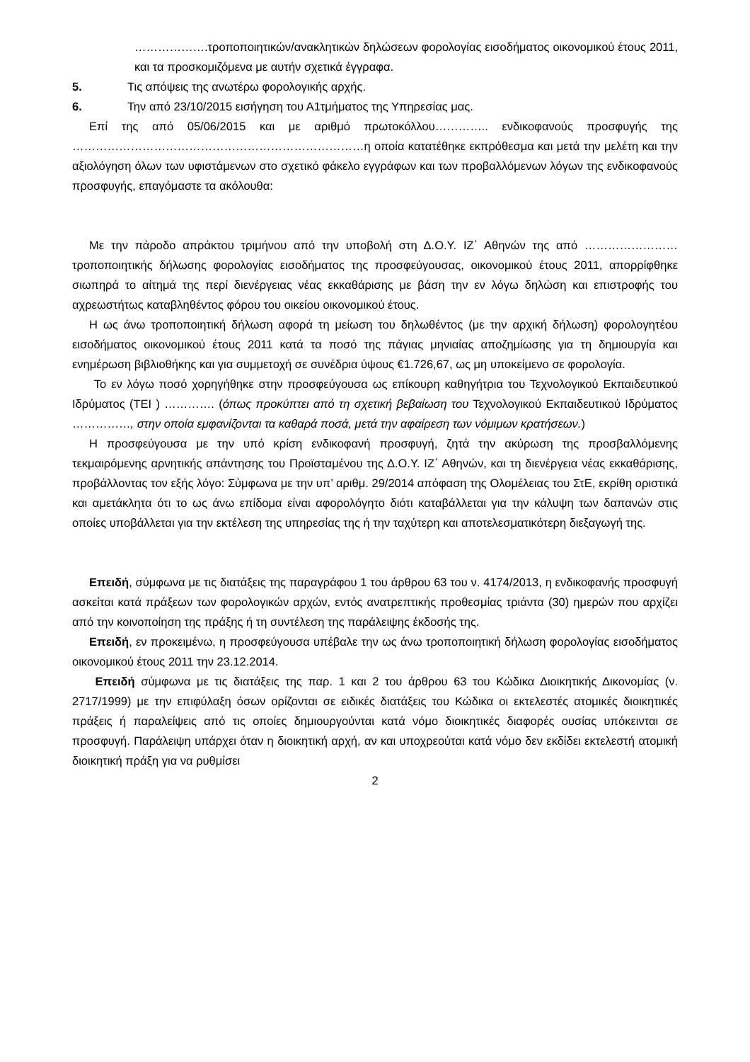……………….τροποποιητικών/ανακλητικών δηλώσεων φορολογίας εισοδήματος οικονομικού έτους 2011, και τα προσκομιζόμενα με αυτήν σχετικά έγγραφα.
5. Τις απόψεις της ανωτέρω φορολογικής αρχής.
6. Την από 23/10/2015 εισήγηση του Α1τμήματος της Υπηρεσίας μας.
Επί της από 05/06/2015 και με αριθμό πρωτοκόλλου………….. ενδικοφανούς προσφυγής της …………………………………………………………………η οποία κατατέθηκε εκπρόθεσμα και μετά την μελέτη και την αξιολόγηση όλων των υφιστάμενων στο σχετικό φάκελο εγγράφων και των προβαλλόμενων λόγων της ενδικοφανούς προσφυγής, επαγόμαστε τα ακόλουθα:
Με την πάροδο απράκτου τριμήνου από την υποβολή στη Δ.Ο.Υ. ΙΖ΄ Αθηνών της από ……………………τροποποιητικής δήλωσης φορολογίας εισοδήματος της προσφεύγουσας, οικονομικού έτους 2011, απορρίφθηκε σιωπηρά το αίτημά της περί διενέργειας νέας εκκαθάρισης με βάση την εν λόγω δηλώση και επιστροφής του αχρεωστήτως καταβληθέντος φόρου του οικείου οικονομικού έτους.
Η ως άνω τροποποιητική δήλωση αφορά τη μείωση του δηλωθέντος (με την αρχική δήλωση) φορολογητέου εισοδήματος οικονομικού έτους 2011 κατά τα ποσό της πάγιας μηνιαίας αποζημίωσης για τη δημιουργία και ενημέρωση βιβλιοθήκης και για συμμετοχή σε συνέδρια ύψους €1.726,67, ως μη υποκείμενο σε φορολογία.
Το εν λόγω ποσό χορηγήθηκε στην προσφεύγουσα ως επίκουρη καθηγήτρια του Τεχνολογικού Εκπαιδευτικού Ιδρύματος (ΤΕΙ ) …………. (όπως προκύπτει από τη σχετική βεβαίωση του Τεχνολογικού Εκπαιδευτικού Ιδρύματος ……………, στην οποία εμφανίζονται τα καθαρά ποσά, μετά την αφαίρεση των νόμιμων κρατήσεων.)
Η προσφεύγουσα με την υπό κρίση ενδικοφανή προσφυγή, ζητά την ακύρωση της προσβαλλόμενης τεκμαιρόμενης αρνητικής απάντησης του Προϊσταμένου της Δ.Ο.Υ. ΙΖ΄ Αθηνών, και τη διενέργεια νέας εκκαθάρισης, προβάλλοντας τον εξής λόγο: Σύμφωνα με την υπ’ αριθμ. 29/2014 απόφαση της Ολομέλειας του ΣτΕ, εκρίθη οριστικά και αμετάκλητα ότι το ως άνω επίδομα είναι αφορολόγητο διότι καταβάλλεται για την κάλυψη των δαπανών στις οποίες υποβάλλεται για την εκτέλεση της υπηρεσίας της ή την ταχύτερη και αποτελεσματικότερη διεξαγωγή της.
Επειδή, σύμφωνα με τις διατάξεις της παραγράφου 1 του άρθρου 63 του ν. 4174/2013, η ενδικοφανής προσφυγή ασκείται κατά πράξεων των φορολογικών αρχών, εντός ανατρεπτικής προθεσμίας τριάντα (30) ημερών που αρχίζει από την κοινοποίηση της πράξης ή τη συντέλεση της παράλειψης έκδοσής της.
Επειδή, εν προκειμένω, η προσφεύγουσα υπέβαλε την ως άνω τροποποιητική δήλωση φορολογίας εισοδήματος οικονομικού έτους 2011 την 23.12.2014.
Επειδή σύμφωνα με τις διατάξεις της παρ. 1 και 2 του άρθρου 63 του Κώδικα Διοικητικής Δικονομίας (ν. 2717/1999) με την επιφύλαξη όσων ορίζονται σε ειδικές διατάξεις του Κώδικα οι εκτελεστές ατομικές διοικητικές πράξεις ή παραλείψεις από τις οποίες δημιουργούνται κατά νόμο διοικητικές διαφορές ουσίας υπόκεινται σε προσφυγή. Παράλειψη υπάρχει όταν η διοικητική αρχή, αν και υποχρεούται κατά νόμο δεν εκδίδει εκτελεστή ατομική διοικητική πράξη για να ρυθμίσει
2